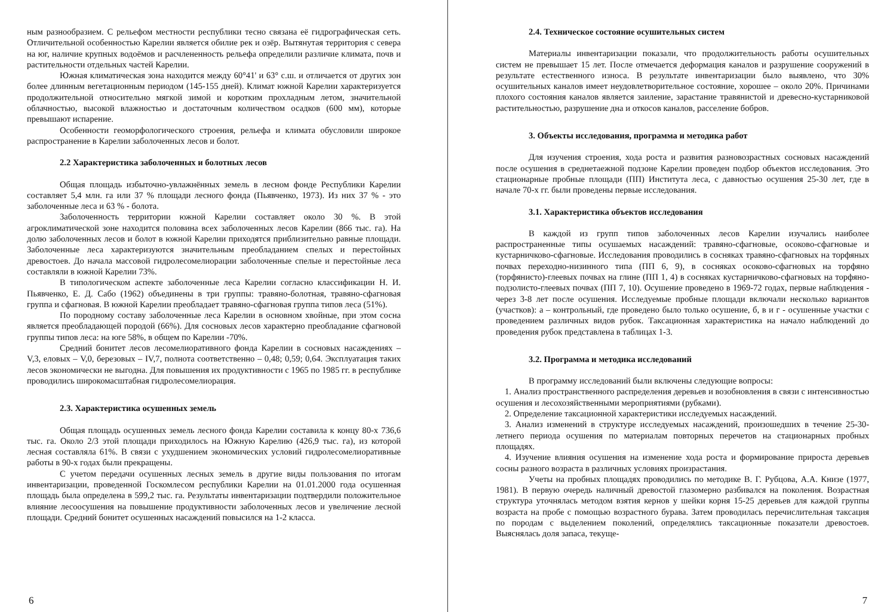ным разнообразием. С рельефом местности республики тесно связана её гидрографическая сеть. Отличительной особенностью Карелии является обилие рек и озёр. Вытянутая территория с севера на юг, наличие крупных водоёмов и расчлененность рельефа определили различие климата, почв и растительности отдельных частей Карелии.
Южная климатическая зона находится между 60°41' и 63° с.ш. и отличается от других зон более длинным вегетационным периодом (145-155 дней). Климат южной Карелии характеризуется продолжительной относительно мягкой зимой и коротким прохладным летом, значительной облачностью, высокой влажностью и достаточным количеством осадков (600 мм), которые превышают испарение.
Особенности геоморфологического строения, рельефа и климата обусловили широкое распространение в Карелии заболоченных лесов и болот.
2.2 Характеристика заболоченных и болотных лесов
Общая площадь избыточно-увлажнённых земель в лесном фонде Республики Карелии составляет 5,4 млн. га или 37 % площади лесного фонда (Пьявченко, 1973). Из них 37 % - это заболоченные леса и 63 % - болота.
Заболоченность территории южной Карелии составляет около 30 %. В этой агроклиматической зоне находится половина всех заболоченных лесов Карелии (866 тыс. га). На долю заболоченных лесов и болот в южной Карелии приходятся приблизительно равные площади. Заболоченные леса характеризуются значительным преобладанием спелых и перестойных древостоев. До начала массовой гидролесомелиорации заболоченные спелые и перестойные леса составляли в южной Карелии 73%.
В типологическом аспекте заболоченные леса Карелии согласно классификации Н. И. Пьявченко, Е. Д. Сабо (1962) объединены в три группы: травяно-болотная, травяно-сфагновая группа и сфагновая. В южной Карелии преобладает травяно-сфагновая группа типов леса (51%).
По породному составу заболоченные леса Карелии в основном хвойные, при этом сосна является преобладающей породой (66%). Для сосновых лесов характерно преобладание сфагновой группы типов леса: на юге 58%, в общем по Карелии -70%.
Средний бонитет лесов лесомелиоративного фонда Карелии в сосновых насаждениях – V,3, еловых – V,0, березовых – IV,7, полнота соответственно – 0,48; 0,59; 0,64. Эксплуатация таких лесов экономически не выгодна. Для повышения их продуктивности с 1965 по 1985 гг. в республике проводились широкомасштабная гидролесомелиорация.
2.3. Характеристика осушенных земель
Общая площадь осушенных земель лесного фонда Карелии составила к концу 80-х 736,6 тыс. га. Около 2/3 этой площади приходилось на Южную Карелию (426,9 тыс. га), из которой лесная составляла 61%. В связи с ухудшением экономических условий гидролесомелиоративные работы в 90-х годах были прекращены.
С учетом передачи осушенных лесных земель в другие виды пользования по итогам инвентаризации, проведенной Госкомлесом республики Карелии на 01.01.2000 года осушенная площадь была определена в 599,2 тыс. га. Результаты инвентаризации подтвердили положительное влияние лесоосушения на повышение продуктивности заболоченных лесов и увеличение лесной площади. Средний бонитет осушенных насаждений повысился на 1-2 класса.
6
2.4. Техническое состояние осушительных систем
Материалы инвентаризации показали, что продолжительность работы осушительных систем не превышает 15 лет. После отмечается деформация каналов и разрушение сооружений в результате естественного износа. В результате инвентаризации было выявлено, что 30% осушительных каналов имеет неудовлетворительное состояние, хорошее – около 20%. Причинами плохого состояния каналов является заиление, зарастание травянистой и древесно-кустарниковой растительностью, разрушение дна и откосов каналов, расселение бобров.
3. Объекты исследования, программа и методика работ
Для изучения строения, хода роста и развития разновозрастных сосновых насаждений после осушения в среднетаежной подзоне Карелии проведен подбор объектов исследования. Это стационарные пробные площади (ПП) Института леса, с давностью осушения 25-30 лет, где в начале 70-х гг. были проведены первые исследования.
3.1. Характеристика объектов исследования
В каждой из групп типов заболоченных лесов Карелии изучались наиболее распространенные типы осушаемых насаждений: травяно-сфагновые, осоково-сфагновые и кустарничково-сфагновые. Исследования проводились в сосняках травяно-сфагновых на торфяных почвах переходно-низинного типа (ПП 6, 9), в сосняках осоково-сфагновых на торфяно (торфянисто)-глеевых почвах на глине (ПП 1, 4) в сосняках кустарничково-сфагновых на торфяно-подзолисто-глеевых почвах (ПП 7, 10). Осушение проведено в 1969-72 годах, первые наблюдения - через 3-8 лет после осушения. Исследуемые пробные площади включали несколько вариантов (участков): а – контрольный, где проведено было только осушение, б, в и г - осушенные участки с проведением различных видов рубок. Таксационная характеристика на начало наблюдений до проведения рубок представлена в таблицах 1-3.
3.2. Программа и методика исследований
В программу исследований были включены следующие вопросы:
1. Анализ пространственного распределения деревьев и возобновления в связи с интенсивностью осушения и лесохозяйственными мероприятиями (рубками).
2. Определение таксационной характеристики исследуемых насаждений.
3. Анализ изменений в структуре исследуемых насаждений, произошедших в течение 25-30-летнего периода осушения по материалам повторных перечетов на стационарных пробных площадях.
4. Изучение влияния осушения на изменение хода роста и формирование прироста деревьев сосны разного возраста в различных условиях произрастания.
Учеты на пробных площадях проводились по методике В. Г. Рубцова, А.А. Книзе (1977, 1981). В первую очередь наличный древостой глазомерно разбивался на поколения. Возрастная структура уточнялась методом взятия кернов у шейки корня 15-25 деревьев для каждой группы возраста на пробе с помощью возрастного бурава. Затем проводилась перечислительная таксация по породам с выделением поколений, определялись таксационные показатели древостоев. Выяснялась доля запаса, текуще-
7